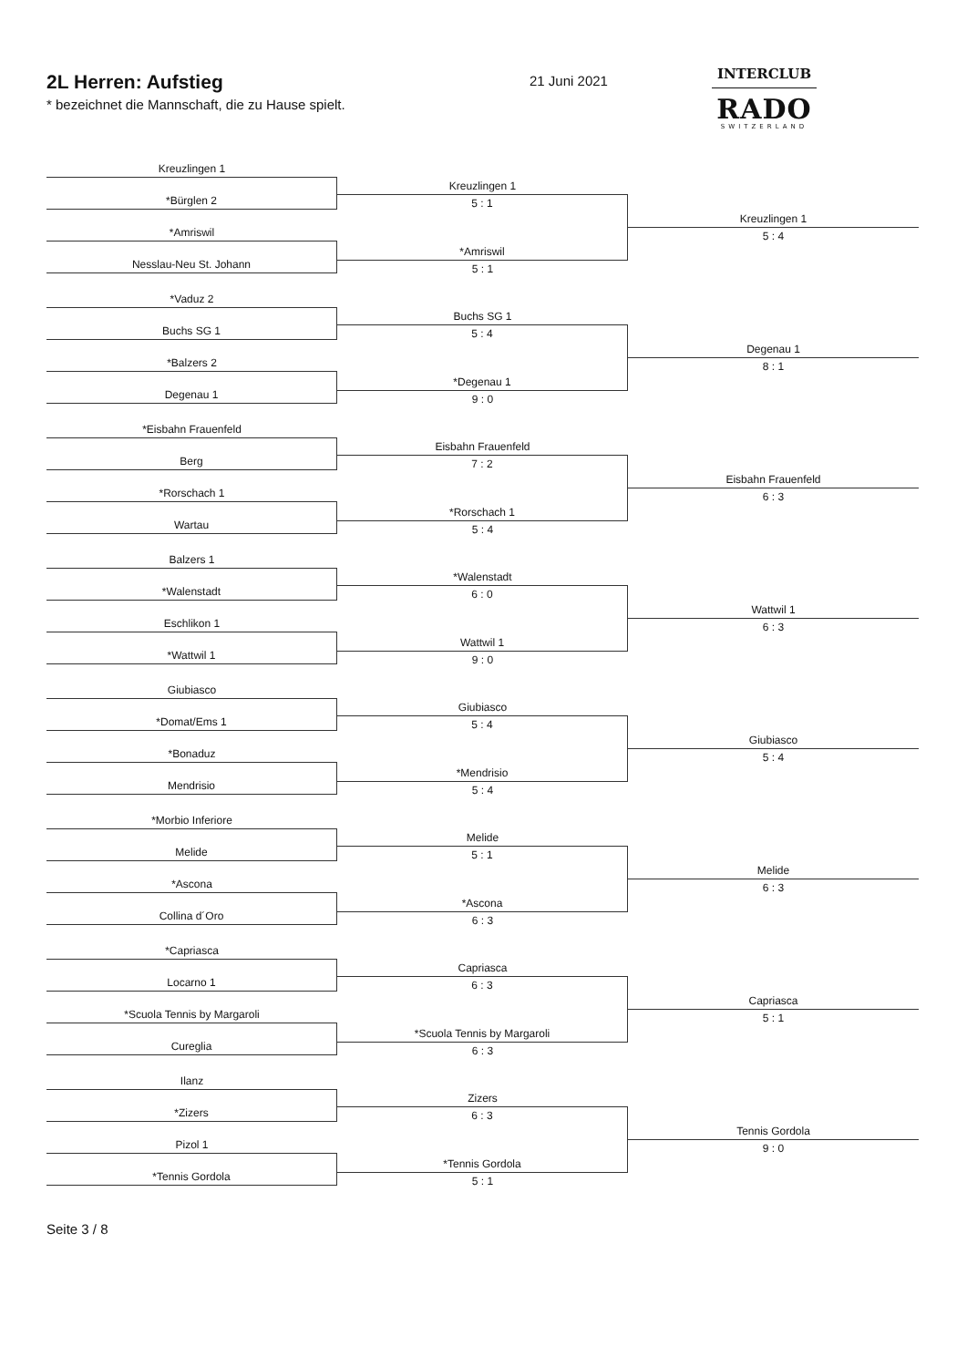2L Herren: Aufstieg
* bezeichnet die Mannschaft, die zu Hause spielt.
21 Juni 2021
INTERCLUB
RADO
SWITZERLAND
Kreuzlingen 1
*Bürglen 2
*Amriswil
Nesslau-Neu St. Johann
Kreuzlingen 1
5 : 1
*Amriswil
5 : 1
Kreuzlingen 1
5 : 4
*Vaduz 2
Buchs SG 1
*Balzers 2
Degenau 1
Buchs SG 1
5 : 4
*Degenau 1
9 : 0
Degenau 1
8 : 1
*Eisbahn Frauenfeld
Berg
*Rorschach 1
Wartau
Eisbahn Frauenfeld
7 : 2
*Rorschach 1
5 : 4
Eisbahn Frauenfeld
6 : 3
Balzers 1
*Walenstadt
Eschlikon 1
*Wattwil 1
*Walenstadt
6 : 0
Wattwil 1
9 : 0
Wattwil 1
6 : 3
Giubiasco
*Domat/Ems 1
*Bonaduz
Mendrisio
Giubiasco
5 : 4
*Mendrisio
5 : 4
Giubiasco
5 : 4
*Morbio Inferiore
Melide
*Ascona
Collina d´Oro
Melide
5 : 1
*Ascona
6 : 3
Melide
6 : 3
*Capriasca
Locarno 1
*Scuola Tennis by Margaroli
Cureglia
Capriasca
6 : 3
*Scuola Tennis by Margaroli
6 : 3
Capriasca
5 : 1
Ilanz
*Zizers
Pizol 1
*Tennis Gordola
Zizers
6 : 3
*Tennis Gordola
5 : 1
Tennis Gordola
9 : 0
Seite 3 / 8